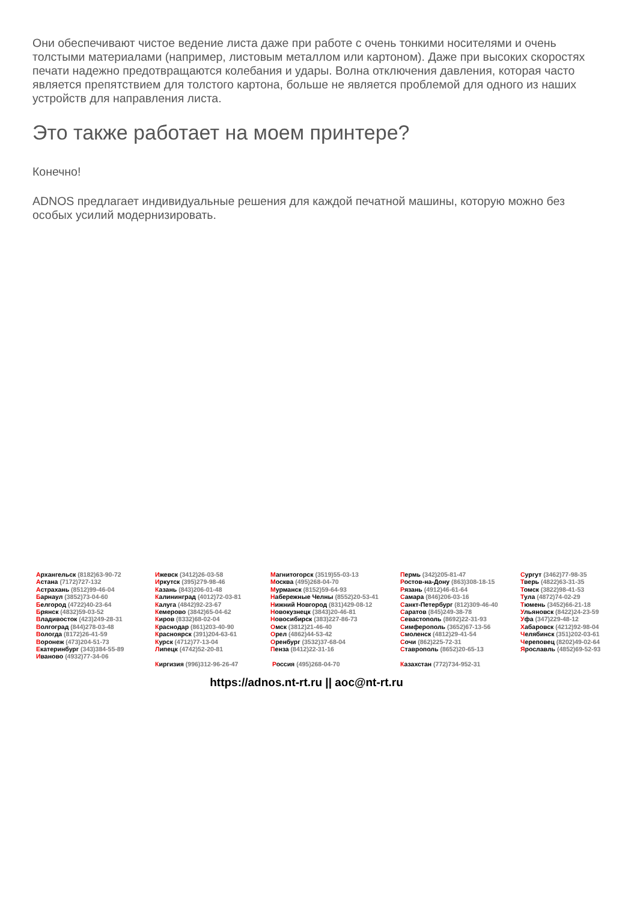Они обеспечивают чистое ведение листа даже при работе с очень тонкими носителями и очень толстыми материалами (например, листовым металлом или картоном). Даже при высоких скоростях печати надежно предотвращаются колебания и удары. Волна отключения давления, которая часто является препятствием для толстого картона, больше не является проблемой для одного из наших устройств для направления листа.
Это также работает на моем принтере?
Конечно!
ADNOS предлагает индивидуальные решения для каждой печатной машины, которую можно без особых усилий модернизировать.
Архангельск (8182)63-90-72
Астана (7172)727-132
Астрахань (8512)99-46-04
Барнаул (3852)73-04-60
Белгород (4722)40-23-64
Брянск (4832)59-03-52
Владивосток (423)249-28-31
Волгоград (844)278-03-48
Вологда (8172)26-41-59
Воронеж (473)204-51-73
Екатеринбург (343)384-55-89
Иваново (4932)77-34-06
Ижевск (3412)26-03-58
Иркутск (395)279-98-46
Казань (843)206-01-48
Калининград (4012)72-03-81
Калуга (4842)92-23-67
Кемерово (3842)65-04-62
Киров (8332)68-02-04
Краснодар (861)203-40-90
Красноярск (391)204-63-61
Курск (4712)77-13-04
Липецк (4742)52-20-81
Киргизия (996)312-96-26-47
Магнитогорск (3519)55-03-13
Москва (495)268-04-70
Мурманск (8152)59-64-93
Набережные Челны (8552)20-53-41
Нижний Новгород (831)429-08-12
Новокузнецк (3843)20-46-81
Новосибирск (383)227-86-73
Омск (3812)21-46-40
Орел (4862)44-53-42
Оренбург (3532)37-68-04
Пенза (8412)22-31-16
Россия (495)268-04-70
Пермь (342)205-81-47
Ростов-на-Дону (863)308-18-15
Рязань (4912)46-61-64
Самара (846)206-03-16
Санкт-Петербург (812)309-46-40
Саратов (845)249-38-78
Севастополь (8692)22-31-93
Симферополь (3652)67-13-56
Смоленск (4812)29-41-54
Сочи (862)225-72-31
Ставрополь (8652)20-65-13
Казахстан (772)734-952-31
Сургут (3462)77-98-35
Тверь (4822)63-31-35
Томск (3822)98-41-53
Тула (4872)74-02-29
Тюмень (3452)66-21-18
Ульяновск (8422)24-23-59
Уфа (347)229-48-12
Хабаровск (4212)92-98-04
Челябинск (351)202-03-61
Череповец (8202)49-02-64
Ярославль (4852)69-52-93
https://adnos.nt-rt.ru || aoc@nt-rt.ru